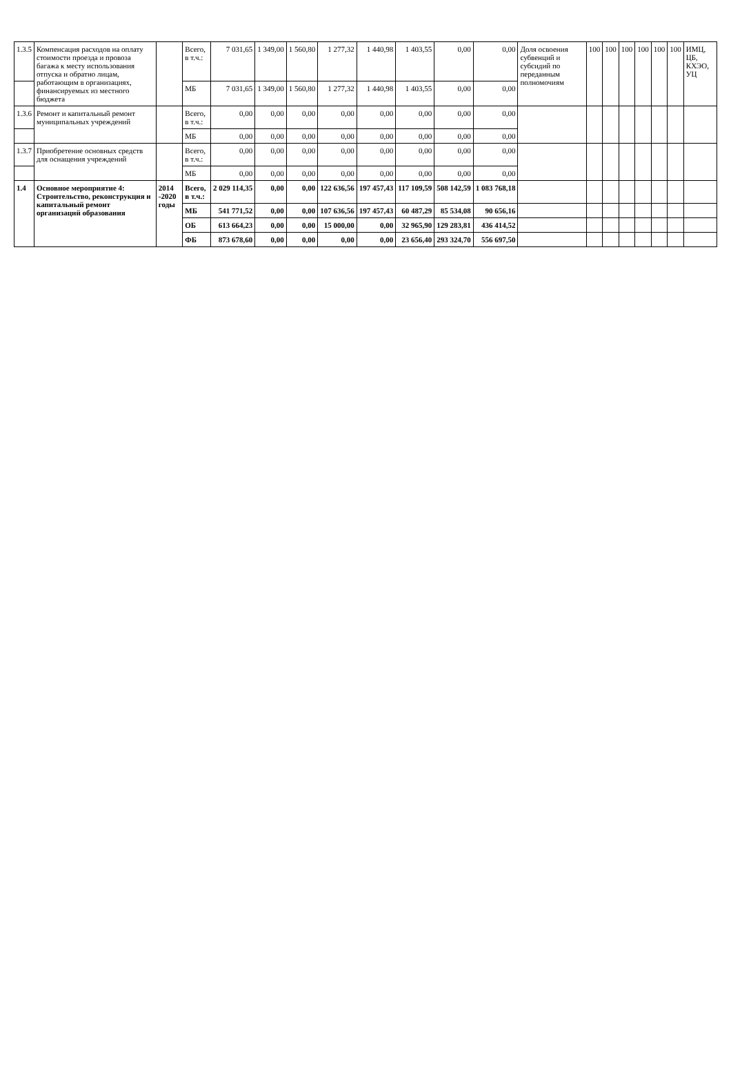| 1.3.5 | Компенсация расходов на оплату стоимости проезда и провоза багажа к месту использования отпуска и обратно лицам, работающим в организациях, финансируемых из местного бюджета | | Всего, в т.ч.: | 7 031,65 | 1 349,00 | 1 560,80 | 1 277,32 | 1 440,98 | 1 403,55 | 0,00 | 0,00 | Доля освоения субвенций и субсидий по переданным полномочиям | 100 | 100 | 100 | 100 | 100 | 100 | ИМЦ, ЦБ, КХЭО, УЦ |
| | | | МБ | 7 031,65 | 1 349,00 | 1 560,80 | 1 277,32 | 1 440,98 | 1 403,55 | 0,00 | 0,00 | | | | | | | | |
| 1.3.6 | Ремонт и капитальный ремонт муниципальных учреждений | | Всего, в т.ч.: | 0,00 | 0,00 | 0,00 | 0,00 | 0,00 | 0,00 | 0,00 | 0,00 | | | | | | | | |
| | | | МБ | 0,00 | 0,00 | 0,00 | 0,00 | 0,00 | 0,00 | 0,00 | 0,00 | | | | | | | | |
| 1.3.7 | Приобретение основных средств для оснащения учреждений | | Всего, в т.ч.: | 0,00 | 0,00 | 0,00 | 0,00 | 0,00 | 0,00 | 0,00 | 0,00 | | | | | | | | |
| | | | МБ | 0,00 | 0,00 | 0,00 | 0,00 | 0,00 | 0,00 | 0,00 | 0,00 | | | | | | | | |
| 1.4 | Основное мероприятие 4: Строительство, реконструкция и капитальный ремонт организаций образования | 2014 -2020 годы | Всего, в т.ч.: | 2 029 114,35 | 0,00 | 0,00 | 122 636,56 | 197 457,43 | 117 109,59 | 508 142,59 | 1 083 768,18 | | | | | | | | |
| | | | МБ | 541 771,52 | 0,00 | 0,00 | 107 636,56 | 197 457,43 | 60 487,29 | 85 534,08 | 90 656,16 | | | | | | | | |
| | | | ОБ | 613 664,23 | 0,00 | 0,00 | 15 000,00 | 0,00 | 32 965,90 | 129 283,81 | 436 414,52 | | | | | | | | |
| | | | ФБ | 873 678,60 | 0,00 | 0,00 | 0,00 | 0,00 | 23 656,40 | 293 324,70 | 556 697,50 | | | | | | | | |